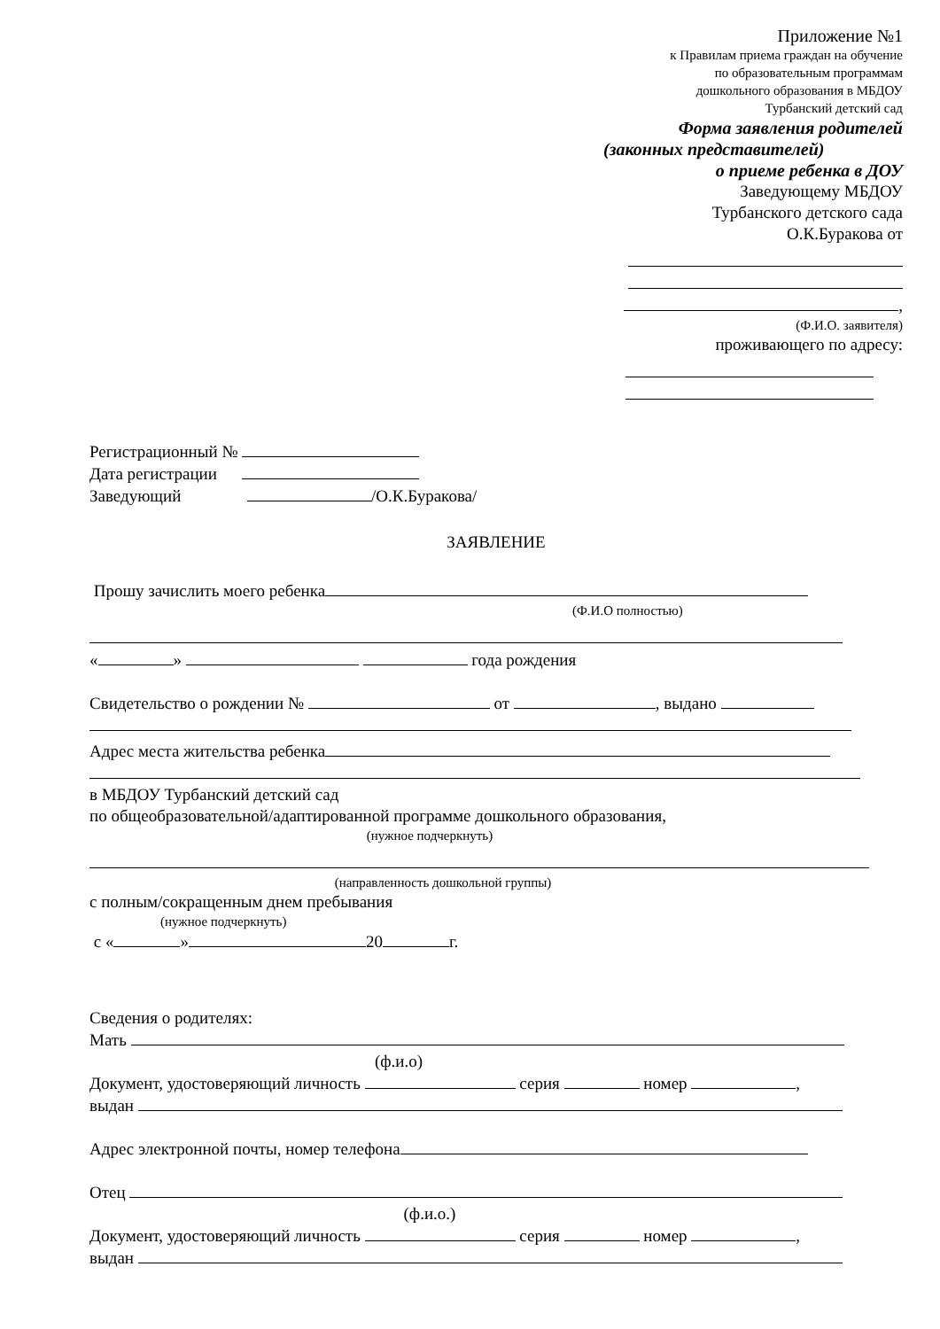Приложение №1
к Правилам приема граждан на обучение
по образовательным программам
дошкольного образования в МБДОУ
Турбанский детский сад
Форма заявления родителей
(законных представителей)
о приеме ребенка в ДОУ
Заведующему МБДОУ
Турбанского детского сада
О.К.Буракова от
,
(Ф.И.О. заявителя)
проживающего по адресу:
Регистрационный №
Дата регистрации
Заведующий /О.К.Буракова/
ЗАЯВЛЕНИЕ
Прошу зачислить моего ребенка
(Ф.И.О полностью)
« » года рождения
Свидетельство о рождении № от , выдано
Адрес места жительства ребенка
в МБДОУ Турбанский детский сад
по общеобразовательной/адаптированной программе дошкольного образования,
(нужное подчеркнуть)
(направленность дошкольной группы)
с полным/сокращенным днем пребывания
(нужное подчеркнуть)
с « » 20 г.
Сведения о родителях:
Мать
(ф.и.о)
Документ, удостоверяющий личность серия номер ,
выдан
Адрес электронной почты, номер телефона
Отец
(ф.и.о.)
Документ, удостоверяющий личность серия номер ,
выдан